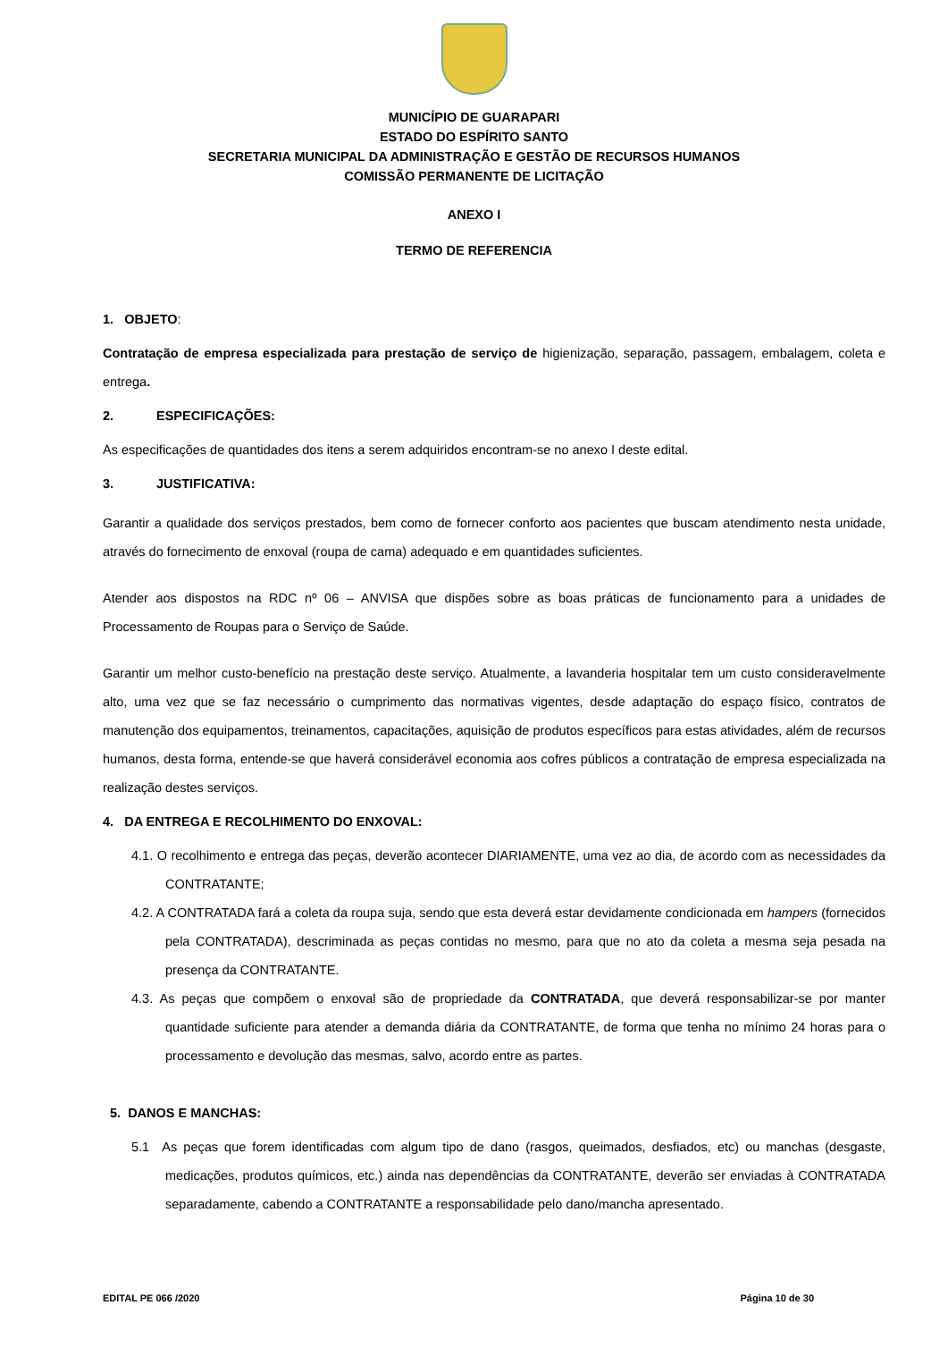MUNICÍPIO DE GUARAPARI
ESTADO DO ESPÍRITO SANTO
SECRETARIA MUNICIPAL DA ADMINISTRAÇÃO E GESTÃO DE RECURSOS HUMANOS
COMISSÃO PERMANENTE DE LICITAÇÃO
ANEXO I
TERMO DE REFERENCIA
1. OBJETO:
Contratação de empresa especializada para prestação de serviço de higienização, separação, passagem, embalagem, coleta e entrega.
2. ESPECIFICAÇÕES:
As especificações de quantidades dos itens a serem adquiridos encontram-se no anexo I deste edital.
3. JUSTIFICATIVA:
Garantir a qualidade dos serviços prestados, bem como de fornecer conforto aos pacientes que buscam atendimento nesta unidade, através do fornecimento de enxoval (roupa de cama) adequado e em quantidades suficientes.
Atender aos dispostos na RDC nº 06 – ANVISA que dispões sobre as boas práticas de funcionamento para a unidades de Processamento de Roupas para o Serviço de Saúde.
Garantir um melhor custo-benefício na prestação deste serviço. Atualmente, a lavanderia hospitalar tem um custo consideravelmente alto, uma vez que se faz necessário o cumprimento das normativas vigentes, desde adaptação do espaço físico, contratos de manutenção dos equipamentos, treinamentos, capacitações, aquisição de produtos específicos para estas atividades, além de recursos humanos, desta forma, entende-se que haverá considerável economia aos cofres públicos a contratação de empresa especializada na realização destes serviços.
4. DA ENTREGA E RECOLHIMENTO DO ENXOVAL:
4.1. O recolhimento e entrega das peças, deverão acontecer DIARIAMENTE, uma vez ao dia, de acordo com as necessidades da CONTRATANTE;
4.2. A CONTRATADA fará a coleta da roupa suja, sendo que esta deverá estar devidamente condicionada em hampers (fornecidos pela CONTRATADA), descriminada as peças contidas no mesmo, para que no ato da coleta a mesma seja pesada na presença da CONTRATANTE.
4.3. As peças que compõem o enxoval são de propriedade da CONTRATADA, que deverá responsabilizar-se por manter quantidade suficiente para atender a demanda diária da CONTRATANTE, de forma que tenha no mínimo 24 horas para o processamento e devolução das mesmas, salvo, acordo entre as partes.
5. DANOS E MANCHAS:
5.1 As peças que forem identificadas com algum tipo de dano (rasgos, queimados, desfiados, etc) ou manchas (desgaste, medicações, produtos químicos, etc.) ainda nas dependências da CONTRATANTE, deverão ser enviadas à CONTRATADA separadamente, cabendo a CONTRATANTE a responsabilidade pelo dano/mancha apresentado.
EDITAL PE 066 /2020 Página 10 de 30